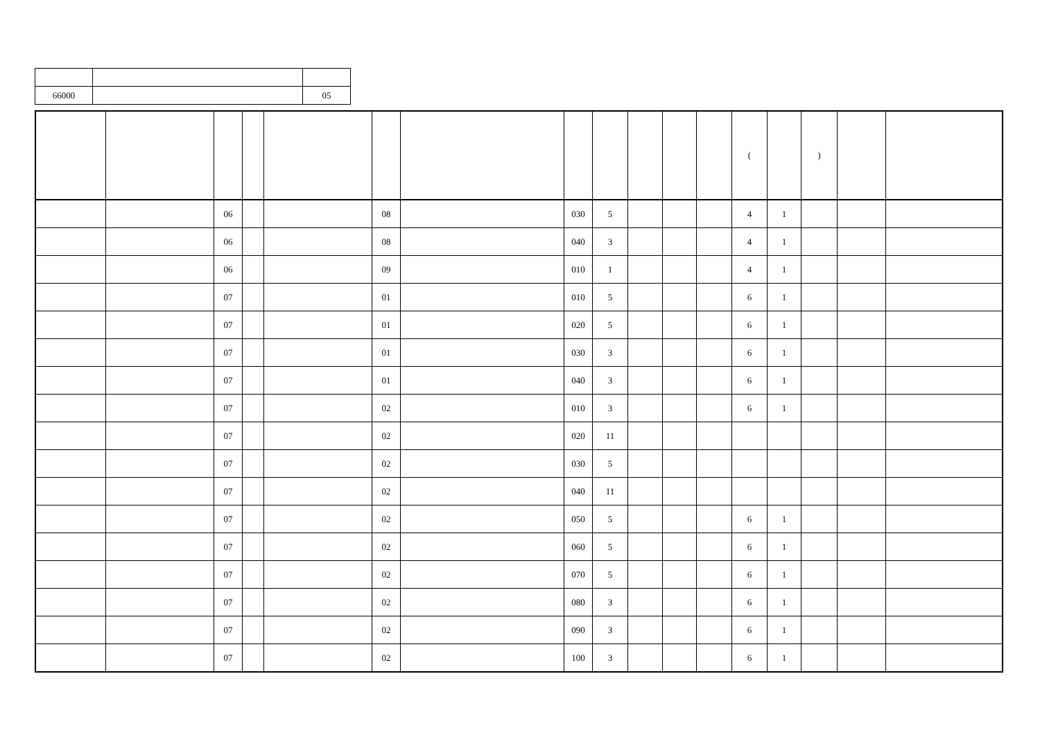| 66000 | | 05 |
| | | | | | | | | | | | | ( | | ) | | |
| --- | --- | --- | --- | --- | --- | --- | --- | --- | --- | --- | --- | --- | --- | --- | --- | --- |
| | | 06 | | | 08 | | 030 | 5 | | | | 4 | 1 | | | |
| | | 06 | | | 08 | | 040 | 3 | | | | 4 | 1 | | | |
| | | 06 | | | 09 | | 010 | 1 | | | | 4 | 1 | | | |
| | | 07 | | | 01 | | 010 | 5 | | | | 6 | 1 | | | |
| | | 07 | | | 01 | | 020 | 5 | | | | 6 | 1 | | | |
| | | 07 | | | 01 | | 030 | 3 | | | | 6 | 1 | | | |
| | | 07 | | | 01 | | 040 | 3 | | | | 6 | 1 | | | |
| | | 07 | | | 02 | | 010 | 3 | | | | 6 | 1 | | | |
| | | 07 | | | 02 | | 020 | 11 | | | | | | | | |
| | | 07 | | | 02 | | 030 | 5 | | | | | | | | |
| | | 07 | | | 02 | | 040 | 11 | | | | | | | | |
| | | 07 | | | 02 | | 050 | 5 | | | | 6 | 1 | | | |
| | | 07 | | | 02 | | 060 | 5 | | | | 6 | 1 | | | |
| | | 07 | | | 02 | | 070 | 5 | | | | 6 | 1 | | | |
| | | 07 | | | 02 | | 080 | 3 | | | | 6 | 1 | | | |
| | | 07 | | | 02 | | 090 | 3 | | | | 6 | 1 | | | |
| | | 07 | | | 02 | | 100 | 3 | | | | 6 | 1 | | | |